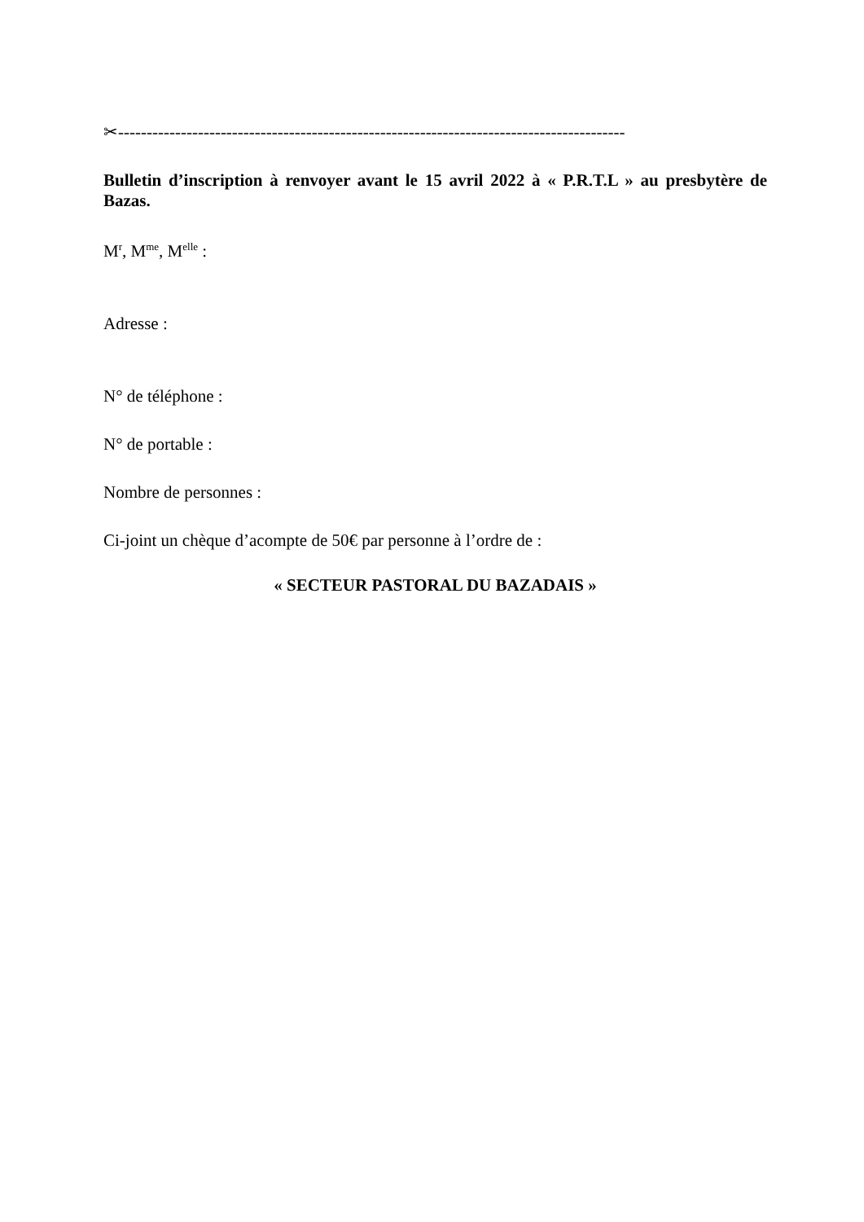✂-----------------------------------------------------------------------------------------
Bulletin d’inscription à renvoyer avant le 15 avril 2022 à « P.R.T.L » au presbytère de Bazas.
M<sup>r</sup>, M<sup>me</sup>, M<sup>elle</sup> :
Adresse :
N° de téléphone :
N° de portable :
Nombre de personnes :
Ci-joint un chèque d’acompte de 50€ par personne à l’ordre de :
« SECTEUR PASTORAL DU BAZADAIS »